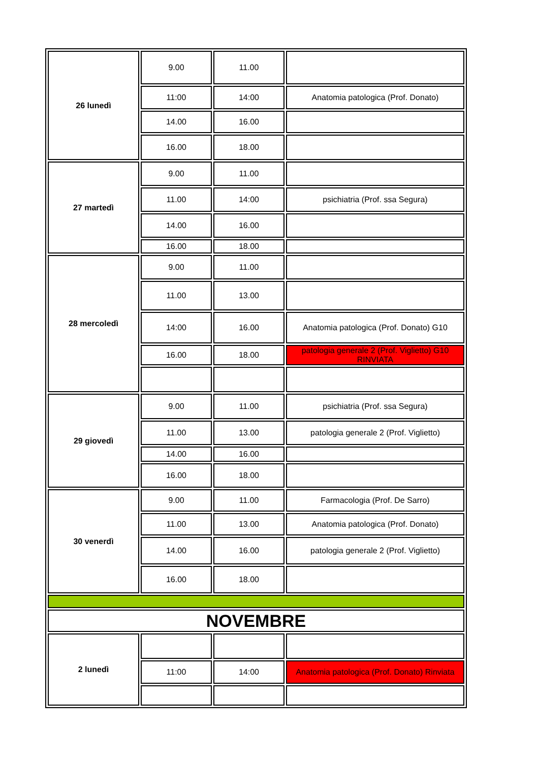| 26 lunedì | 9.00 | 11.00 | |
| | 11:00 | 14:00 | Anatomia patologica (Prof. Donato) |
| | 14.00 | 16.00 | |
| | 16.00 | 18.00 | |
| 27 martedì | 9.00 | 11.00 | |
| | 11.00 | 14:00 | psichiatria (Prof. ssa Segura) |
| | 14.00 | 16.00 | |
| | 16.00 | 18.00 | |
| 28 mercoledì | 9.00 | 11.00 | |
| | 11.00 | 13.00 | |
| | 14:00 | 16.00 | Anatomia patologica (Prof. Donato) G10 |
| | 16.00 | 18.00 | patologia generale 2 (Prof. Viglietto) G10 RINVIATA |
| 29 giovedì | 9.00 | 11.00 | psichiatria (Prof. ssa Segura) |
| | 11.00 | 13.00 | patologia generale 2 (Prof. Viglietto) |
| | 14.00 | 16.00 | |
| | 16.00 | 18.00 | |
| 30 venerdì | 9.00 | 11.00 | Farmacologia (Prof. De Sarro) |
| | 11.00 | 13.00 | Anatomia patologica (Prof. Donato) |
| | 14.00 | 16.00 | patologia generale 2 (Prof. Viglietto) |
| | 16.00 | 18.00 | |
| NOVEMBRE | | | |
| 2 lunedì | | | |
| | 11:00 | 14:00 | Anatomia patologica (Prof. Donato) Rinviata |